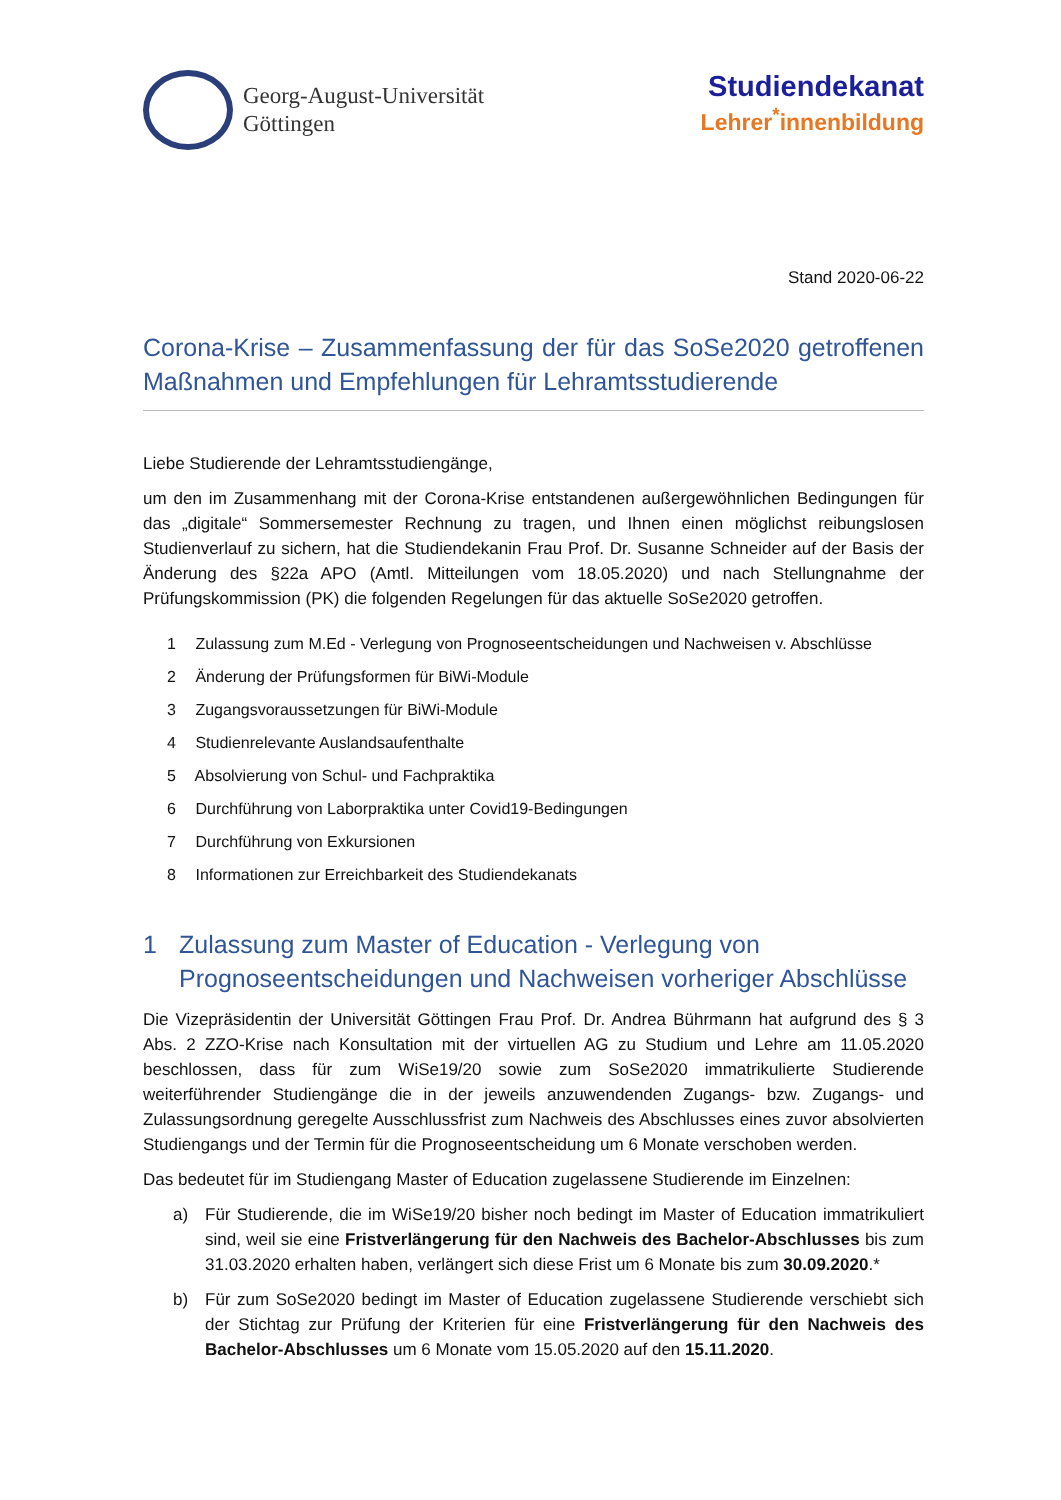Georg-August-Universität
Göttingen
Studiendekanat
Lehrer<sup>*</sup>innenbildung
Stand 2020-06-22
Corona-Krise – Zusammenfassung der für das SoSe2020 getroffenen Maßnahmen und Empfehlungen für Lehramtsstudierende
Liebe Studierende der Lehramtsstudiengänge,
um den im Zusammenhang mit der Corona-Krise entstandenen außergewöhnlichen Bedingungen für das „digitale“ Sommersemester Rechnung zu tragen, und Ihnen einen möglichst reibungslosen Studienverlauf zu sichern, hat die Studiendekanin Frau Prof. Dr. Susanne Schneider auf der Basis der Änderung des §22a APO (Amtl. Mitteilungen vom 18.05.2020) und nach Stellungnahme der Prüfungskommission (PK) die folgenden Regelungen für das aktuelle SoSe2020 getroffen.
1 Zulassung zum M.Ed - Verlegung von Prognoseentscheidungen und Nachweisen v. Abschlüsse
2 Änderung der Prüfungsformen für BiWi-Module
3 Zugangsvoraussetzungen für BiWi-Module
4 Studienrelevante Auslandsaufenthalte
5 Absolvierung von Schul- und Fachpraktika
6 Durchführung von Laborpraktika unter Covid19-Bedingungen
7 Durchführung von Exkursionen
8 Informationen zur Erreichbarkeit des Studiendekanats
1 Zulassung zum Master of Education - Verlegung von Prognoseentscheidungen und Nachweisen vorheriger Abschlüsse
Die Vizepräsidentin der Universität Göttingen Frau Prof. Dr. Andrea Bührmann hat aufgrund des § 3 Abs. 2 ZZO-Krise nach Konsultation mit der virtuellen AG zu Studium und Lehre am 11.05.2020 beschlossen, dass für zum WiSe19/20 sowie zum SoSe2020 immatrikulierte Studierende weiterführender Studiengänge die in der jeweils anzuwendenden Zugangs- bzw. Zugangs- und Zulassungsordnung geregelte Ausschlussfrist zum Nachweis des Abschlusses eines zuvor absolvierten Studiengangs und der Termin für die Prognoseentscheidung um 6 Monate verschoben werden.
Das bedeutet für im Studiengang Master of Education zugelassene Studierende im Einzelnen:
a) Für Studierende, die im WiSe19/20 bisher noch bedingt im Master of Education immatrikuliert sind, weil sie eine Fristverlängerung für den Nachweis des Bachelor-Abschlusses bis zum 31.03.2020 erhalten haben, verlängert sich diese Frist um 6 Monate bis zum 30.09.2020.*
b) Für zum SoSe2020 bedingt im Master of Education zugelassene Studierende verschiebt sich der Stichtag zur Prüfung der Kriterien für eine Fristverlängerung für den Nachweis des Bachelor-Abschlusses um 6 Monate vom 15.05.2020 auf den 15.11.2020.